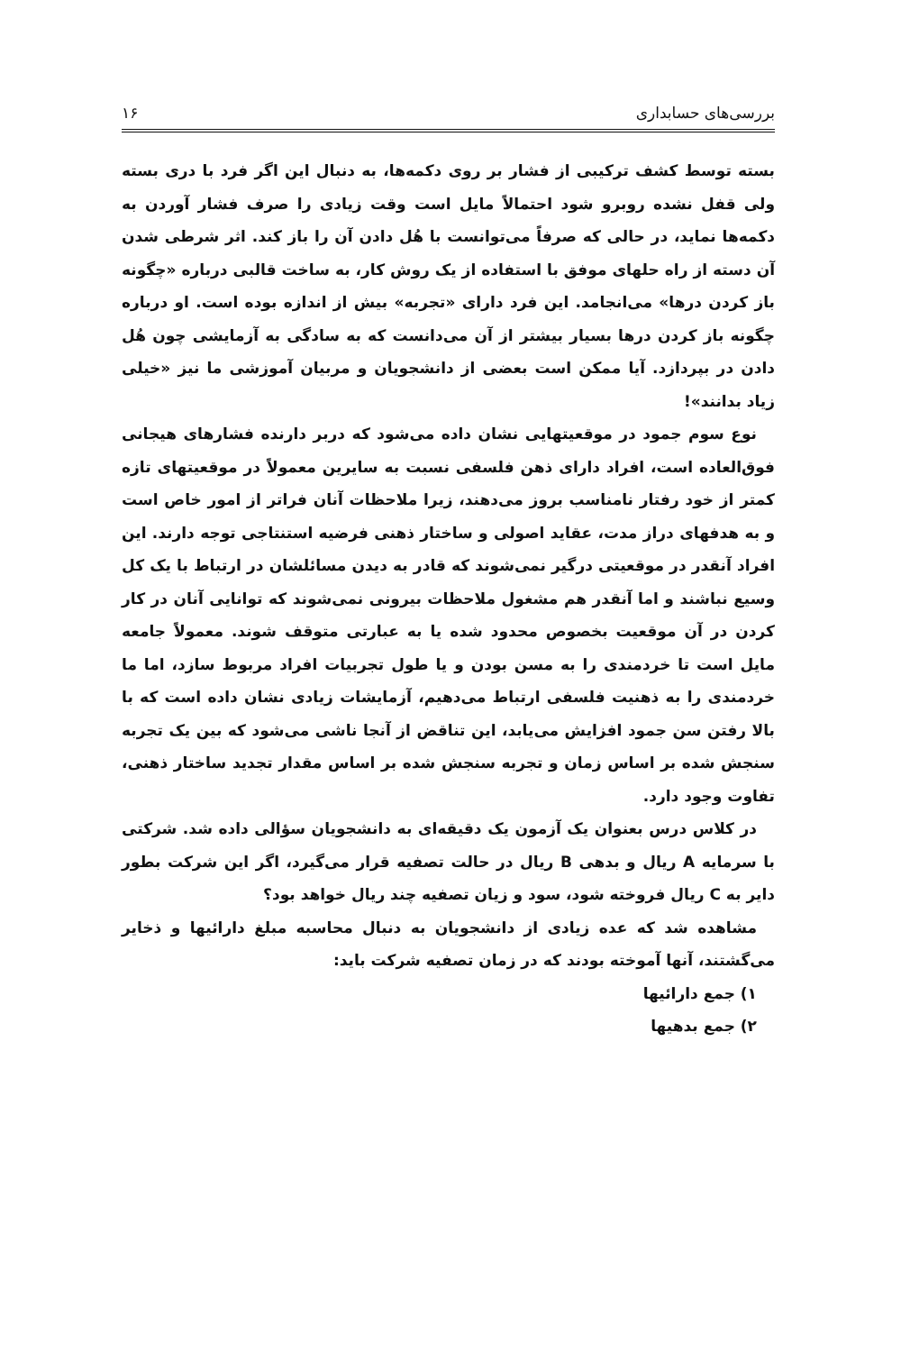بررسی‌های حسابداری ۱۶
بسته توسط کشف ترکیبی از فشار بر روی دکمه‌ها، به دنبال این اگر فرد با دری بسته ولی قفل نشده روبرو شود احتمالاً مایل است وقت زیادی را صرف فشار آوردن به دکمه‌ها نماید، در حالی که صرفاً می‌توانست با هُل دادن آن را باز کند. اثر شرطی شدن آن دسته از راه حلهای موفق با استفاده از یک روش کار، به ساخت قالبی درباره «چگونه باز کردن درها» می‌انجامد. این فرد دارای «تجربه» بیش از اندازه بوده است. او درباره چگونه باز کردن درها بسیار بیشتر از آن می‌دانست که به سادگی به آزمایشی چون هُل دادن در بپردازد. آیا ممکن است بعضی از دانشجویان و مربیان آموزشی ما نیز «خیلی زیاد بدانند»!
نوع سوم جمود در موقعیتهایی نشان داده می‌شود که دربر دارنده فشارهای هیجانی فوق‌العاده است، افراد دارای ذهن فلسفی نسبت به سایرین معمولاً در موقعیتهای تازه کمتر از خود رفتار نامناسب بروز می‌دهند، زیرا ملاحظات آنان فراتر از امور خاص است و به هدفهای دراز مدت، عقاید اصولی و ساختار ذهنی فرضیه استنتاجی توجه دارند. این افراد آنقدر در موقعیتی درگیر نمی‌شوند که قادر به دیدن مسائلشان در ارتباط با یک کل وسیع نباشند و اما آنقدر هم مشغول ملاحظات بیرونی نمی‌شوند که توانایی آنان در کار کردن در آن موقعیت بخصوص محدود شده یا به عبارتی متوقف شوند. معمولاً جامعه مایل است تا خردمندی را به مسن بودن و یا طول تجربیات افراد مربوط سازد، اما ما خردمندی را به ذهنیت فلسفی ارتباط می‌دهیم، آزمایشات زیادی نشان داده است که با بالا رفتن سن جمود افزایش می‌یابد، این تناقض از آنجا ناشی می‌شود که بین یک تجربه سنجش شده بر اساس زمان و تجربه سنجش شده بر اساس مقدار تجدید ساختار ذهنی، تفاوت وجود دارد.
در کلاس درس بعنوان یک آزمون یک دقیقه‌ای به دانشجویان سؤالی داده شد. شرکتی با سرمایه A ریال و بدهی B ریال در حالت تصفیه قرار می‌گیرد، اگر این شرکت بطور دایر به C ریال فروخته شود، سود و زیان تصفیه چند ریال خواهد بود؟
مشاهده شد که عده زیادی از دانشجویان به دنبال محاسبه مبلغ دارائیها و ذخایر می‌گشتند، آنها آموخته بودند که در زمان تصفیه شرکت باید:
۱) جمع دارائیها
۲) جمع بدهیها